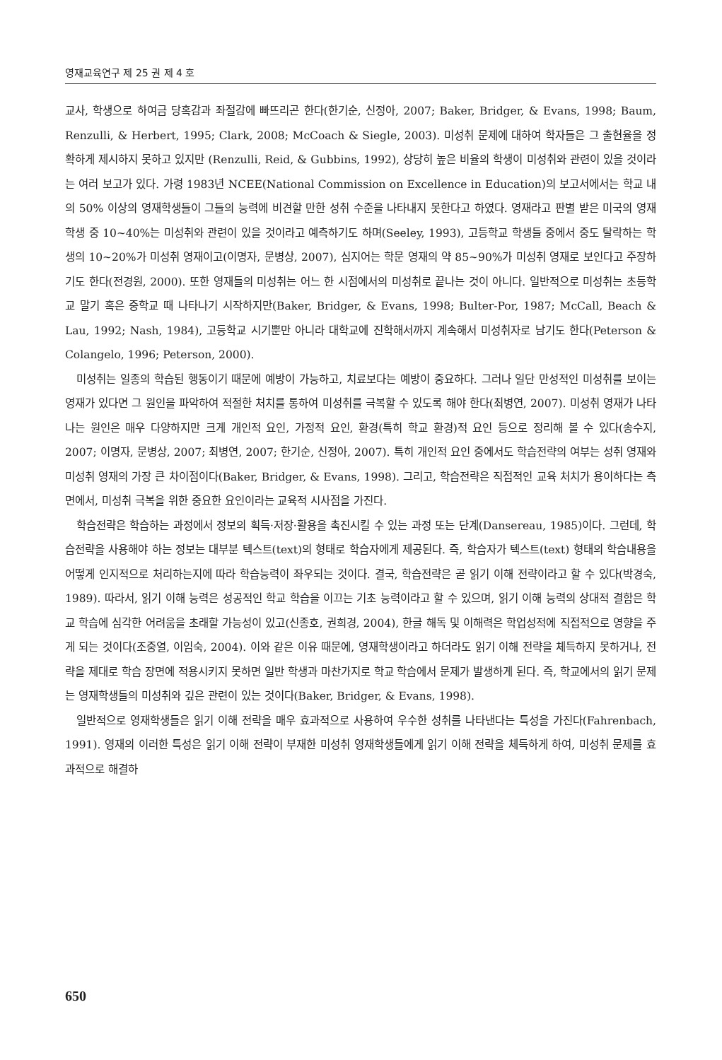영재교육연구 제 25 권 제 4 호
교사, 학생으로 하여금 당혹감과 좌절감에 빠뜨리곤 한다(한기순, 신정아, 2007; Baker, Bridger, & Evans, 1998; Baum, Renzulli, & Herbert, 1995; Clark, 2008; McCoach & Siegle, 2003). 미성취 문제에 대하여 학자들은 그 출현율을 정확하게 제시하지 못하고 있지만 (Renzulli, Reid, & Gubbins, 1992), 상당히 높은 비율의 학생이 미성취와 관련이 있을 것이라는 여러 보고가 있다. 가령 1983년 NCEE(National Commission on Excellence in Education)의 보고서에서는 학교 내의 50% 이상의 영재학생들이 그들의 능력에 비견할 만한 성취 수준을 나타내지 못한다고 하였다. 영재라고 판별 받은 미국의 영재 학생 중 10~40%는 미성취와 관련이 있을 것이라고 예측하기도 하며(Seeley, 1993), 고등학교 학생들 중에서 중도 탈락하는 학생의 10~20%가 미성취 영재이고(이명자, 문병상, 2007), 심지어는 학문 영재의 약 85~90%가 미성취 영재로 보인다고 주장하기도 한다(전경원, 2000). 또한 영재들의 미성취는 어느 한 시점에서의 미성취로 끝나는 것이 아니다. 일반적으로 미성취는 초등학교 말기 혹은 중학교 때 나타나기 시작하지만(Baker, Bridger, & Evans, 1998; Bulter-Por, 1987; McCall, Beach & Lau, 1992; Nash, 1984), 고등학교 시기뿐만 아니라 대학교에 진학해서까지 계속해서 미성취자로 남기도 한다(Peterson & Colangelo, 1996; Peterson, 2000).
미성취는 일종의 학습된 행동이기 때문에 예방이 가능하고, 치료보다는 예방이 중요하다. 그러나 일단 만성적인 미성취를 보이는 영재가 있다면 그 원인을 파악하여 적절한 처치를 통하여 미성취를 극복할 수 있도록 해야 한다(최병연, 2007). 미성취 영재가 나타나는 원인은 매우 다양하지만 크게 개인적 요인, 가정적 요인, 환경(특히 학교 환경)적 요인 등으로 정리해 볼 수 있다(송수지, 2007; 이명자, 문병상, 2007; 최병연, 2007; 한기순, 신정아, 2007). 특히 개인적 요인 중에서도 학습전략의 여부는 성취 영재와 미성취 영재의 가장 큰 차이점이다(Baker, Bridger, & Evans, 1998). 그리고, 학습전략은 직접적인 교육 처치가 용이하다는 측면에서, 미성취 극복을 위한 중요한 요인이라는 교육적 시사점을 가진다.
학습전략은 학습하는 과정에서 정보의 획득·저장·활용을 촉진시킬 수 있는 과정 또는 단계(Dansereau, 1985)이다. 그런데, 학습전략을 사용해야 하는 정보는 대부분 텍스트(text)의 형태로 학습자에게 제공된다. 즉, 학습자가 텍스트(text) 형태의 학습내용을 어떻게 인지적으로 처리하는지에 따라 학습능력이 좌우되는 것이다. 결국, 학습전략은 곧 읽기 이해 전략이라고 할 수 있다(박경숙, 1989). 따라서, 읽기 이해 능력은 성공적인 학교 학습을 이끄는 기초 능력이라고 할 수 있으며, 읽기 이해 능력의 상대적 결함은 학교 학습에 심각한 어려움을 초래할 가능성이 있고(신종호, 권희경, 2004), 한글 해독 및 이해력은 학업성적에 직접적으로 영향을 주게 되는 것이다(조중열, 이임숙, 2004). 이와 같은 이유 때문에, 영재학생이라고 하더라도 읽기 이해 전략을 체득하지 못하거나, 전략을 제대로 학습 장면에 적용시키지 못하면 일반 학생과 마찬가지로 학교 학습에서 문제가 발생하게 된다. 즉, 학교에서의 읽기 문제는 영재학생들의 미성취와 깊은 관련이 있는 것이다(Baker, Bridger, & Evans, 1998).
일반적으로 영재학생들은 읽기 이해 전략을 매우 효과적으로 사용하여 우수한 성취를 나타낸다는 특성을 가진다(Fahrenbach, 1991). 영재의 이러한 특성은 읽기 이해 전략이 부재한 미성취 영재학생들에게 읽기 이해 전략을 체득하게 하여, 미성취 문제를 효과적으로 해결하
650